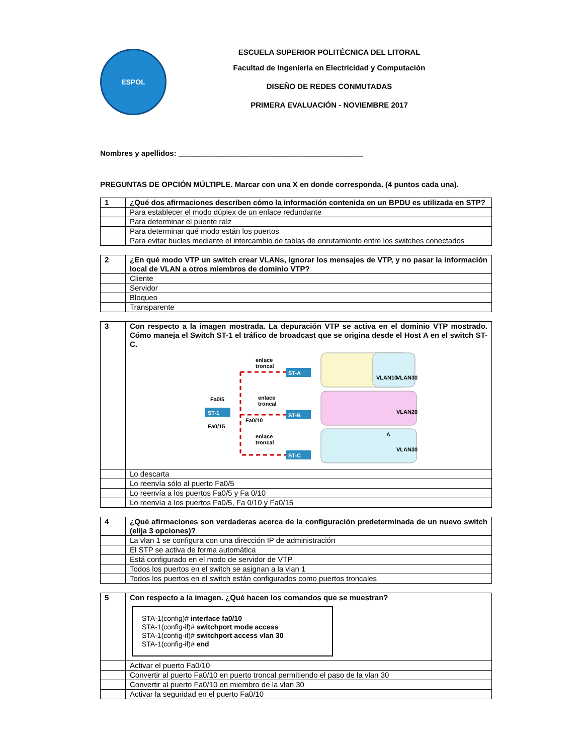ESPOL
ESCUELA SUPERIOR POLITÉCNICA DEL LITORAL
Facultad de Ingeniería en Electricidad y Computación
DISEÑO DE REDES CONMUTADAS
PRIMERA EVALUACIÓN - NOVIEMBRE 2017
Nombres y apellidos: ____________________________________________
PREGUNTAS DE OPCIÓN MÚLTIPLE. Marcar con una X en donde corresponda. (4 puntos cada una).
| 1 | ¿Qué dos afirmaciones describen cómo la información contenida en un BPDU es utilizada en STP? |
| | Para establecer el modo dúplex de un enlace redundante |
| | Para determinar el puente raíz |
| | Para determinar qué modo están los puertos |
| | Para evitar bucles mediante el intercambio de tablas de enrutamiento entre los switches conectados |
| 2 | ¿En qué modo VTP un switch crear VLANs, ignorar los mensajes de VTP, y no pasar la información local de VLAN a otros miembros de dominio VTP? |
| | Cliente |
| | Servidor |
| | Bloqueo |
| | Transparente |
| 3 | Con respecto a la imagen mostrada. La depuración VTP se activa en el dominio VTP mostrado. Cómo maneja el Switch ST-1 el tráfico de broadcast que se origina desde el Host A en el switch ST-C. VLAN10 VLAN30 VLAN20 VLAN30 A ST-A ST-B ST-C ST-1 enlace troncal enlace troncal enlace troncal Fa0/5 Fa0/10 Fa0/15 |
| | Lo descarta |
| | Lo reenvía sólo al puerto Fa0/5 |
| | Lo reenvía a los puertos Fa0/5 y Fa 0/10 |
| | Lo reenvía a los puertos Fa0/5, Fa 0/10 y Fa0/15 |
| 4 | ¿Qué afirmaciones son verdaderas acerca de la configuración predeterminada de un nuevo switch (elija 3 opciones)? |
| | La vlan 1 se configura con una dirección IP de administración |
| | El STP se activa de forma automática |
| | Está configurado en el modo de servidor de VTP |
| | Todos los puertos en el switch se asignan a la vlan 1 |
| | Todos los puertos en el switch están configurados como puertos troncales |
| 5 | Con respecto a la imagen. ¿Qué hacen los comandos que se muestran? STA-1(config)# interface fa0/10 STA-1(config-if)# switchport mode access STA-1(config-if)# switchport access vlan 30 STA-1(config-if)# end |
| | Activar el puerto Fa0/10 |
| | Convertir al puerto Fa0/10 en puerto troncal permitiendo el paso de la vlan 30 |
| | Convertir al puerto Fa0/10 en miembro de la vlan 30 |
| | Activar la seguridad en el puerto Fa0/10 |